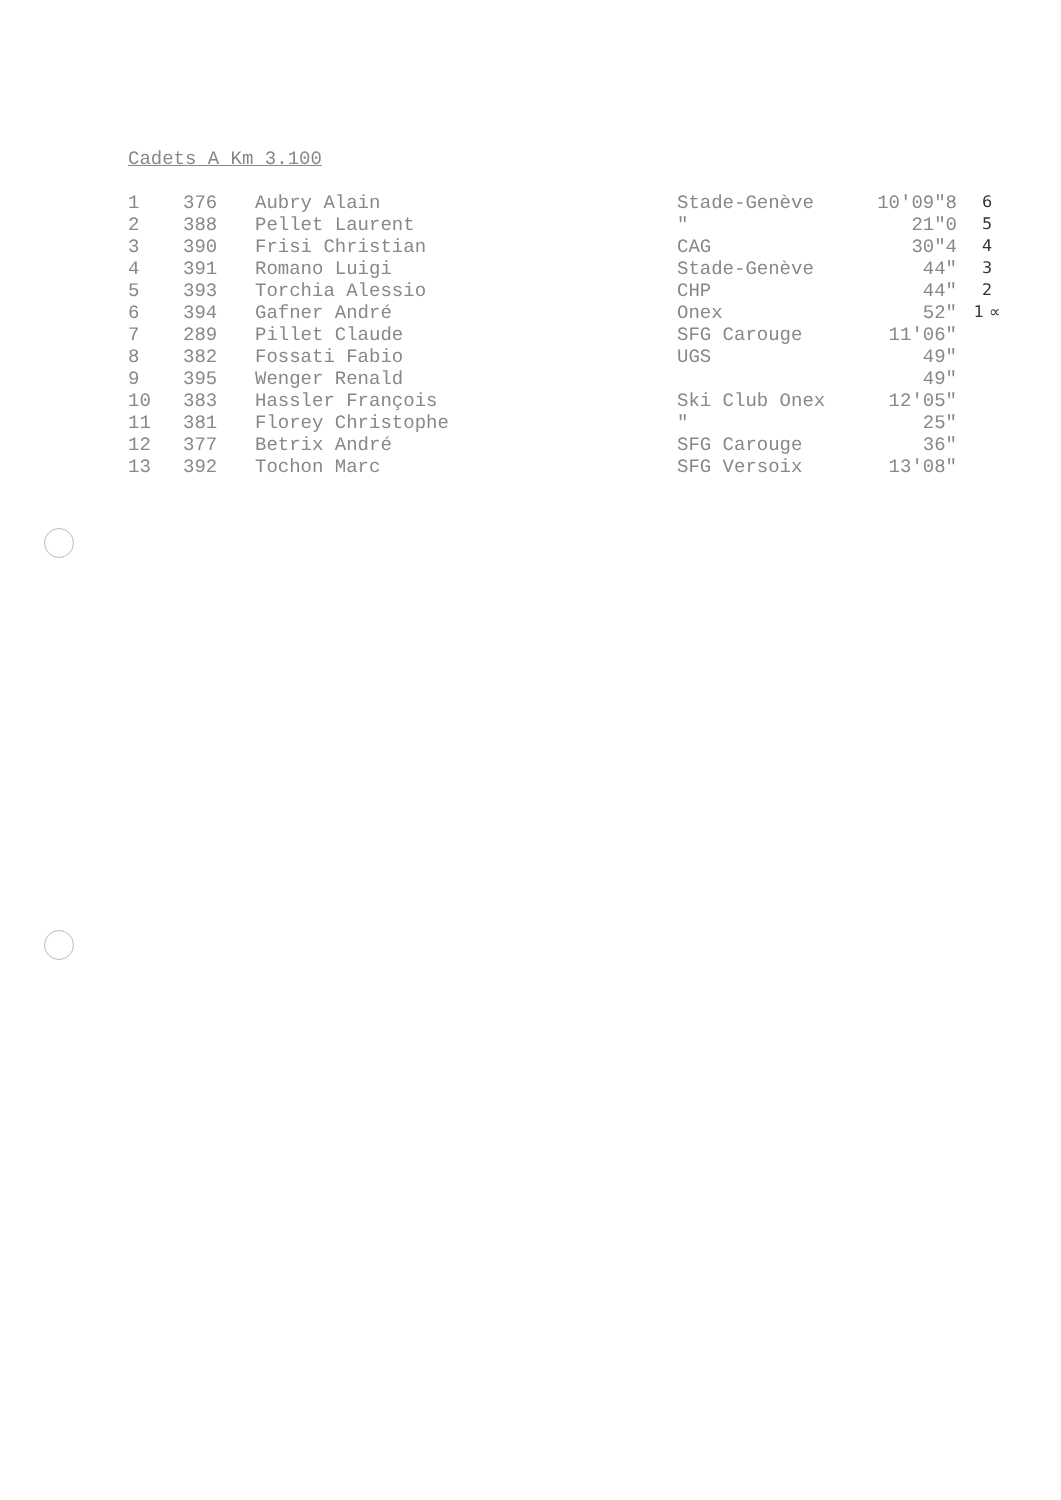Cadets A Km 3.100
| 1 | 376 | Aubry Alain | Stade-Genève | 10'09"8 | 6 |
| 2 | 388 | Pellet Laurent | " | 21"0 | 5 |
| 3 | 390 | Frisi Christian | CAG | 30"4 | 4 |
| 4 | 391 | Romano Luigi | Stade-Genève | 44" | 3 |
| 5 | 393 | Torchia Alessio | CHP | 44" | 2 |
| 6 | 394 | Gafner André | Onex | 52" | 1 ∝ |
| 7 | 289 | Pillet Claude | SFG Carouge | 11'06" | |
| 8 | 382 | Fossati Fabio | UGS | 49" | |
| 9 | 395 | Wenger Renald | | 49" | |
| 10 | 383 | Hassler François | Ski Club Onex | 12'05" | |
| 11 | 381 | Florey Christophe | " | 25" | |
| 12 | 377 | Betrix André | SFG Carouge | 36" | |
| 13 | 392 | Tochon Marc | SFG Versoix | 13'08" | |